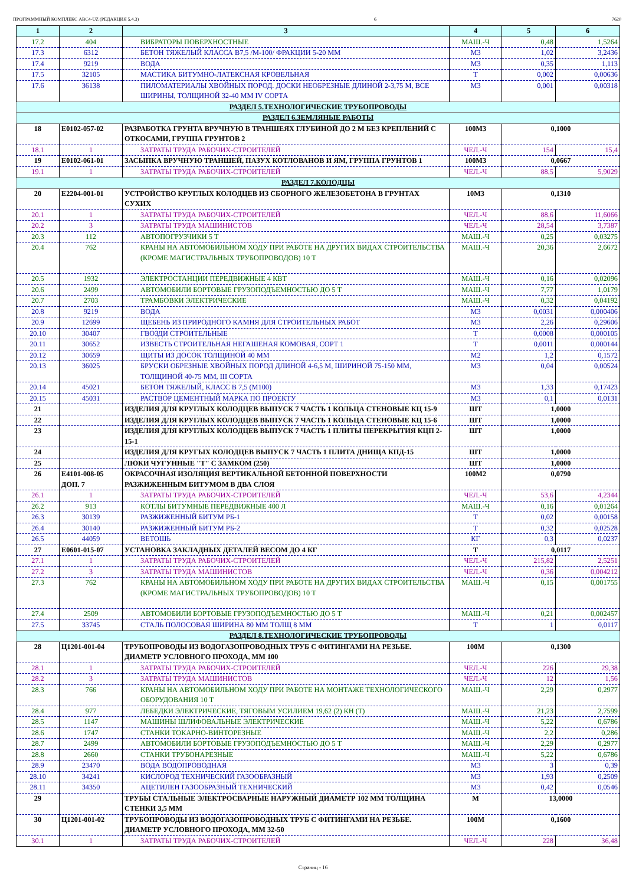ПРОГРАММНЫЙ КОМПЛЕКС АВС4-UZ (РЕДАКЦИЯ 5.4.3) 6 7620
| 1 | 2 | 3 | 4 | 5 | 6 |
| --- | --- | --- | --- | --- | --- |
| 17.2 | 404 | ВИБРАТОРЫ ПОВЕРХНОСТНЫЕ | МАШ.-Ч | 0,48 | 1,5264 |
| 17.3 | 6312 | БЕТОН ТЯЖЕЛЫЙ КЛАССА В7,5 /М-100/ ФРАКЦИИ 5-20 ММ | М3 | 1,02 | 3,2436 |
| 17.4 | 9219 | ВОДА | М3 | 0,35 | 1,113 |
| 17.5 | 32105 | МАСТИКА БИТУМНО-ЛАТЕКСНАЯ КРОВЕЛЬНАЯ | Т | 0,002 | 0,00636 |
| 17.6 | 36138 | ПИЛОМАТЕРИАЛЫ ХВОЙНЫХ ПОРОД. ДОСКИ НЕОБРЕЗНЫЕ ДЛИНОЙ 2-3,75 М, ВСЕ ШИРИНЫ, ТОЛЩИНОЙ 32-40 ММ IV СОРТА | М3 | 0,001 | 0,00318 |
| РАЗДЕЛ 5.ТЕХНОЛОГИЧЕСКИЕ ТРУБОПРОВОДЫ | | | | | |
| РАЗДЕЛ 6.ЗЕМЛЯНЫЕ РАБОТЫ | | | | | |
| 18 | Е0102-057-02 | РАЗРАБОТКА ГРУНТА ВРУЧНУЮ В ТРАНШЕЯХ ГЛУБИНОЙ ДО 2 М БЕЗ КРЕПЛЕНИЙ С ОТКОСАМИ, ГРУППА ГРУНТОВ 2 | 100М3 | 0,1000 | |
| 18.1 | 1 | ЗАТРАТЫ ТРУДА РАБОЧИХ-СТРОИТЕЛЕЙ | ЧЕЛ.-Ч | 154 | 15,4 |
| 19 | Е0102-061-01 | ЗАСЫПКА ВРУЧНУЮ ТРАНШЕЙ, ПАЗУХ КОТЛОВАНОВ И ЯМ, ГРУППА ГРУНТОВ 1 | 100М3 | 0,0667 | |
| 19.1 | 1 | ЗАТРАТЫ ТРУДА РАБОЧИХ-СТРОИТЕЛЕЙ | ЧЕЛ.-Ч | 88,5 | 5,9029 |
| РАЗДЕЛ 7.КОЛОДЦЫ | | | | | |
| 20 | Е2204-001-01 | УСТРОЙСТВО КРУГЛЫХ КОЛОДЦЕВ ИЗ СБОРНОГО ЖЕЛЕЗОБЕТОНА В ГРУНТАХ СУХИХ | 10М3 | 0,1310 | |
| 20.1 | 1 | ЗАТРАТЫ ТРУДА РАБОЧИХ-СТРОИТЕЛЕЙ | ЧЕЛ.-Ч | 88,6 | 11,6066 |
| 20.2 | 3 | ЗАТРАТЫ ТРУДА МАШИНИСТОВ | ЧЕЛ.-Ч | 28,54 | 3,7387 |
| 20.3 | 112 | АВТОПОГРУЗЧИКИ 5 Т | МАШ.-Ч | 0,25 | 0,03275 |
| 20.4 | 762 | КРАНЫ НА АВТОМОБИЛЬНОМ ХОДУ ПРИ РАБОТЕ НА ДРУГИХ ВИДАХ СТРОИТЕЛЬСТВА (КРОМЕ МАГИСТРАЛЬНЫХ ТРУБОПРОВОДОВ) 10 Т | МАШ.-Ч | 20,36 | 2,6672 |
| 20.5 | 1932 | ЭЛЕКТРОСТАНЦИИ ПЕРЕДВИЖНЫЕ 4 КВТ | МАШ.-Ч | 0,16 | 0,02096 |
| 20.6 | 2499 | АВТОМОБИЛИ БОРТОВЫЕ ГРУЗОПОДЪЕМНОСТЬЮ ДО 5 Т | МАШ.-Ч | 7,77 | 1,0179 |
| 20.7 | 2703 | ТРАМБОВКИ ЭЛЕКТРИЧЕСКИЕ | МАШ.-Ч | 0,32 | 0,04192 |
| 20.8 | 9219 | ВОДА | М3 | 0,0031 | 0,000406 |
| 20.9 | 12699 | ЩЕБЕНЬ ИЗ ПРИРОДНОГО КАМНЯ ДЛЯ СТРОИТЕЛЬНЫХ РАБОТ | М3 | 2,26 | 0,29606 |
| 20.10 | 30407 | ГВОЗДИ СТРОИТЕЛЬНЫЕ | Т | 0,0008 | 0,000105 |
| 20.11 | 30652 | ИЗВЕСТЬ СТРОИТЕЛЬНАЯ НЕГАШЕНАЯ КОМОВАЯ, СОРТ 1 | Т | 0,0011 | 0,000144 |
| 20.12 | 30659 | ЩИТЫ ИЗ ДОСОК ТОЛЩИНОЙ 40 ММ | М2 | 1,2 | 0,1572 |
| 20.13 | 36025 | БРУСКИ ОБРЕЗНЫЕ ХВОЙНЫХ ПОРОД ДЛИНОЙ 4-6,5 М, ШИРИНОЙ 75-150 ММ, ТОЛЩИНОЙ 40-75 ММ, III СОРТА | М3 | 0,04 | 0,00524 |
| 20.14 | 45021 | БЕТОН ТЯЖЕЛЫЙ, КЛАСС В 7,5 (М100) | М3 | 1,33 | 0,17423 |
| 20.15 | 45031 | РАСТВОР ЦЕМЕНТНЫЙ МАРКА ПО ПРОЕКТУ | М3 | 0,1 | 0,0131 |
| 21 | | ИЗДЕЛИЯ ДЛЯ КРУГЛЫХ КОЛОДЦЕВ ВЫПУСК 7 ЧАСТЬ 1 КОЛЬЦА СТЕНОВЫЕ КЦ 15-9 | ШТ | 1,0000 | |
| 22 | | ИЗДЕЛИЯ ДЛЯ КРУГЛЫХ КОЛОДЦЕВ ВЫПУСК 7 ЧАСТЬ 1 КОЛЬЦА СТЕНОВЫЕ КЦ 15-6 | ШТ | 1,0000 | |
| 23 | | ИЗДЕЛИЯ ДЛЯ КРУГЛЫХ КОЛОДЦЕВ ВЫПУСК 7 ЧАСТЬ 1 ПЛИТЫ ПЕРЕКРЫТИЯ КЦП 2-15-1 | ШТ | 1,0000 | |
| 24 | | ИЗДЕЛИЯ ДЛЯ КРУГЫХ КОЛОДЦЕВ ВЫПУСК 7 ЧАСТЬ 1 ПЛИТА ДНИЩА КПД-15 | ШТ | 1,0000 | |
| 25 | | ЛЮКИ ЧУГУННЫЕ "Т" С ЗАМКОМ (250) | ШТ | 1,0000 | |
| 26 | Е4101-008-05 ДОП. 7 | ОКРАСОЧНАЯ ИЗОЛЯЦИЯ ВЕРТИКАЛЬНОЙ БЕТОННОЙ ПОВЕРХНОСТИ РАЗЖИЖЕННЫМ БИТУМОМ В ДВА СЛОЯ | 100М2 | 0,0790 | |
| 26.1 | 1 | ЗАТРАТЫ ТРУДА РАБОЧИХ-СТРОИТЕЛЕЙ | ЧЕЛ.-Ч | 53,6 | 4,2344 |
| 26.2 | 913 | КОТЛЫ БИТУМНЫЕ ПЕРЕДВИЖНЫЕ 400 Л | МАШ.-Ч | 0,16 | 0,01264 |
| 26.3 | 30139 | РАЗЖИЖЕННЫЙ БИТУМ РБ-1 | Т | 0,02 | 0,00158 |
| 26.4 | 30140 | РАЗЖИЖЕННЫЙ БИТУМ РБ-2 | Т | 0,32 | 0,02528 |
| 26.5 | 44059 | ВЕТОШЬ | КГ | 0,3 | 0,0237 |
| 27 | Е0601-015-07 | УСТАНОВКА ЗАКЛАДНЫХ ДЕТАЛЕЙ ВЕСОМ ДО 4 КГ | Т | 0,0117 | |
| 27.1 | 1 | ЗАТРАТЫ ТРУДА РАБОЧИХ-СТРОИТЕЛЕЙ | ЧЕЛ.-Ч | 215,82 | 2,5251 |
| 27.2 | 3 | ЗАТРАТЫ ТРУДА МАШИНИСТОВ | ЧЕЛ.-Ч | 0,36 | 0,004212 |
| 27.3 | 762 | КРАНЫ НА АВТОМОБИЛЬНОМ ХОДУ ПРИ РАБОТЕ НА ДРУГИХ ВИДАХ СТРОИТЕЛЬСТВА (КРОМЕ МАГИСТРАЛЬНЫХ ТРУБОПРОВОДОВ) 10 Т | МАШ.-Ч | 0,15 | 0,001755 |
| 27.4 | 2509 | АВТОМОБИЛИ БОРТОВЫЕ ГРУЗОПОДЪЕМНОСТЬЮ ДО 5 Т | МАШ.-Ч | 0,21 | 0,002457 |
| 27.5 | 33745 | СТАЛЬ ПОЛОСОВАЯ ШИРИНА 80 ММ ТОЛЩ 8 ММ | Т | 1 | 0,0117 |
| РАЗДЕЛ 8.ТЕХНОЛОГИЧЕСКИЕ ТРУБОПРОВОДЫ | | | | | |
| 28 | Ц1201-001-04 | ТРУБОПРОВОДЫ ИЗ ВОДОГАЗОПРОВОДНЫХ ТРУБ С ФИТИНГАМИ НА РЕЗЬБЕ. ДИАМЕТР УСЛОВНОГО ПРОХОДА, ММ 100 | 100М | 0,1300 | |
| 28.1 | 1 | ЗАТРАТЫ ТРУДА РАБОЧИХ-СТРОИТЕЛЕЙ | ЧЕЛ.-Ч | 226 | 29,38 |
| 28.2 | 3 | ЗАТРАТЫ ТРУДА МАШИНИСТОВ | ЧЕЛ.-Ч | 12 | 1,56 |
| 28.3 | 766 | КРАНЫ НА АВТОМОБИЛЬНОМ ХОДУ ПРИ РАБОТЕ НА МОНТАЖЕ ТЕХНОЛОГИЧЕСКОГО ОБОРУДОВАНИЯ 10 Т | МАШ.-Ч | 2,29 | 0,2977 |
| 28.4 | 977 | ЛЕБЕДКИ ЭЛЕКТРИЧЕСКИЕ, ТЯГОВЫМ УСИЛИЕМ 19,62 (2) КН (Т) | МАШ.-Ч | 21,23 | 2,7599 |
| 28.5 | 1147 | МАШИНЫ ШЛИФОВАЛЬНЫЕ ЭЛЕКТРИЧЕСКИЕ | МАШ.-Ч | 5,22 | 0,6786 |
| 28.6 | 1747 | СТАНКИ ТОКАРНО-ВИНТОРЕЗНЫЕ | МАШ.-Ч | 2,2 | 0,286 |
| 28.7 | 2499 | АВТОМОБИЛИ БОРТОВЫЕ ГРУЗОПОДЪЕМНОСТЬЮ ДО 5 Т | МАШ.-Ч | 2,29 | 0,2977 |
| 28.8 | 2660 | СТАНКИ ТРУБОНАРЕЗНЫЕ | МАШ.-Ч | 5,22 | 0,6786 |
| 28.9 | 23470 | ВОДА ВОДОПРОВОДНАЯ | М3 | 3 | 0,39 |
| 28.10 | 34241 | КИСЛОРОД ТЕХНИЧЕСКИЙ ГАЗООБРАЗНЫЙ | М3 | 1,93 | 0,2509 |
| 28.11 | 34350 | АЦЕТИЛЕН ГАЗООБРАЗНЫЙ ТЕХНИЧЕСКИЙ | М3 | 0,42 | 0,0546 |
| 29 | | ТРУБЫ СТАЛЬНЫЕ ЭЛЕКТРОСВАРНЫЕ НАРУЖНЫЙ ДИАМЕТР 102 ММ ТОЛЩИНА СТЕНКИ 3,5 ММ | М | 13,0000 | |
| 30 | Ц1201-001-02 | ТРУБОПРОВОДЫ ИЗ ВОДОГАЗОПРОВОДНЫХ ТРУБ С ФИТИНГАМИ НА РЕЗЬБЕ. ДИАМЕТР УСЛОВНОГО ПРОХОДА, ММ 32-50 | 100М | 0,1600 | |
| 30.1 | 1 | ЗАТРАТЫ ТРУДА РАБОЧИХ-СТРОИТЕЛЕЙ | ЧЕЛ.-Ч | 228 | 36,48 |
Страниц - 16